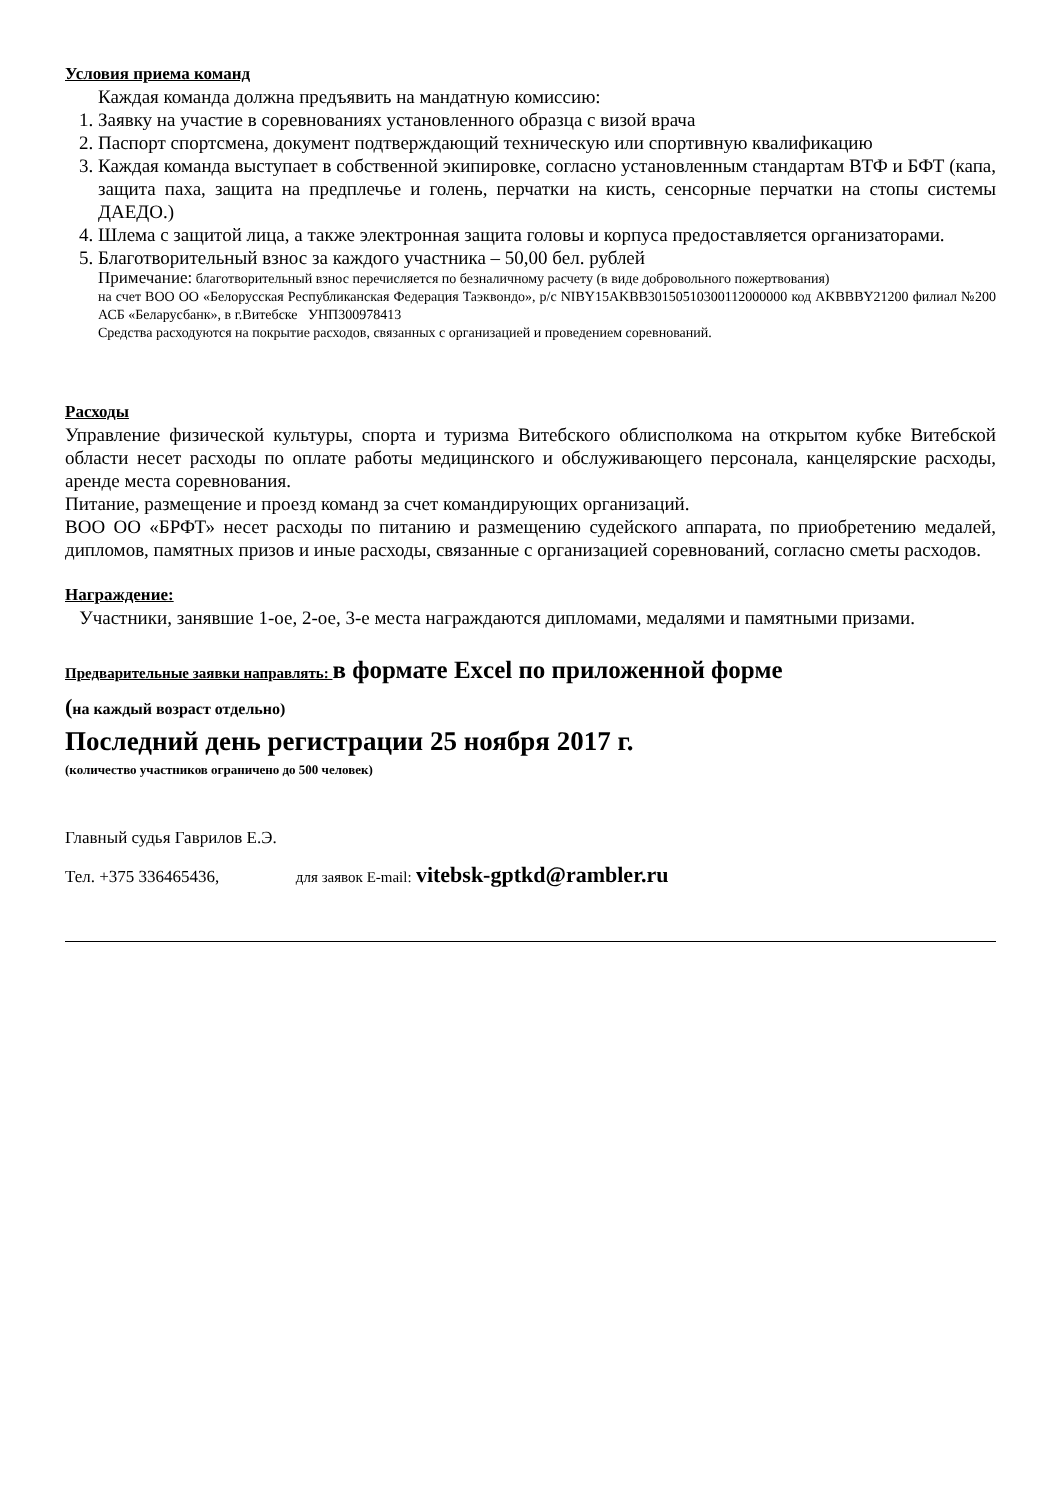Условия приема команд
Каждая команда должна предъявить на мандатную комиссию:
1. Заявку на участие в соревнованиях установленного образца с визой врача
2. Паспорт спортсмена, документ подтверждающий техническую или спортивную квалификацию
3. Каждая команда выступает в собственной экипировке, согласно установленным стандартам ВТФ и БФТ (капа, защита паха, защита на предплечье и голень, перчатки на кисть, сенсорные перчатки на стопы системы ДАЕДО.)
4. Шлема с защитой лица, а также электронная защита головы и корпуса предоставляется организаторами.
5. Благотворительный взнос за каждого участника – 50,00 бел. рублей
Примечание: благотворительный взнос перечисляется по безналичному расчету (в виде добровольного пожертвования)
на счет ВОО ОО «Белорусская Республиканская Федерация Таэквондо», р/с NIBY15AKBB30150510300112000000 код AKBBBY21200 филиал №200 АСБ «Беларусбанк», в г.Витебске УНП300978413
Средства расходуются на покрытие расходов, связанных с организацией и проведением соревнований.
Расходы
Управление физической культуры, спорта и туризма Витебского облисполкома на открытом кубке Витебской области несет расходы по оплате работы медицинского и обслуживающего персонала, канцелярские расходы, аренде места соревнования.
Питание, размещение и проезд команд за счет командирующих организаций.
ВОО ОО «БРФТ» несет расходы по питанию и размещению судейского аппарата, по приобретению медалей, дипломов, памятных призов и иные расходы, связанные с организацией соревнований, согласно сметы расходов.
Награждение:
Участники, занявшие 1-ое, 2-ое, 3-е места награждаются дипломами, медалями и памятными призами.
Предварительные заявки направлять: в формате Excel по приложенной форме
(на каждый возраст отдельно)
Последний день регистрации 25 ноября 2017 г.
(количество участников ограничено до 500 человек)
Главный судья Гаврилов Е.Э.
Тел. +375 336465436, для заявок E-mail: vitebsk-gptkd@rambler.ru